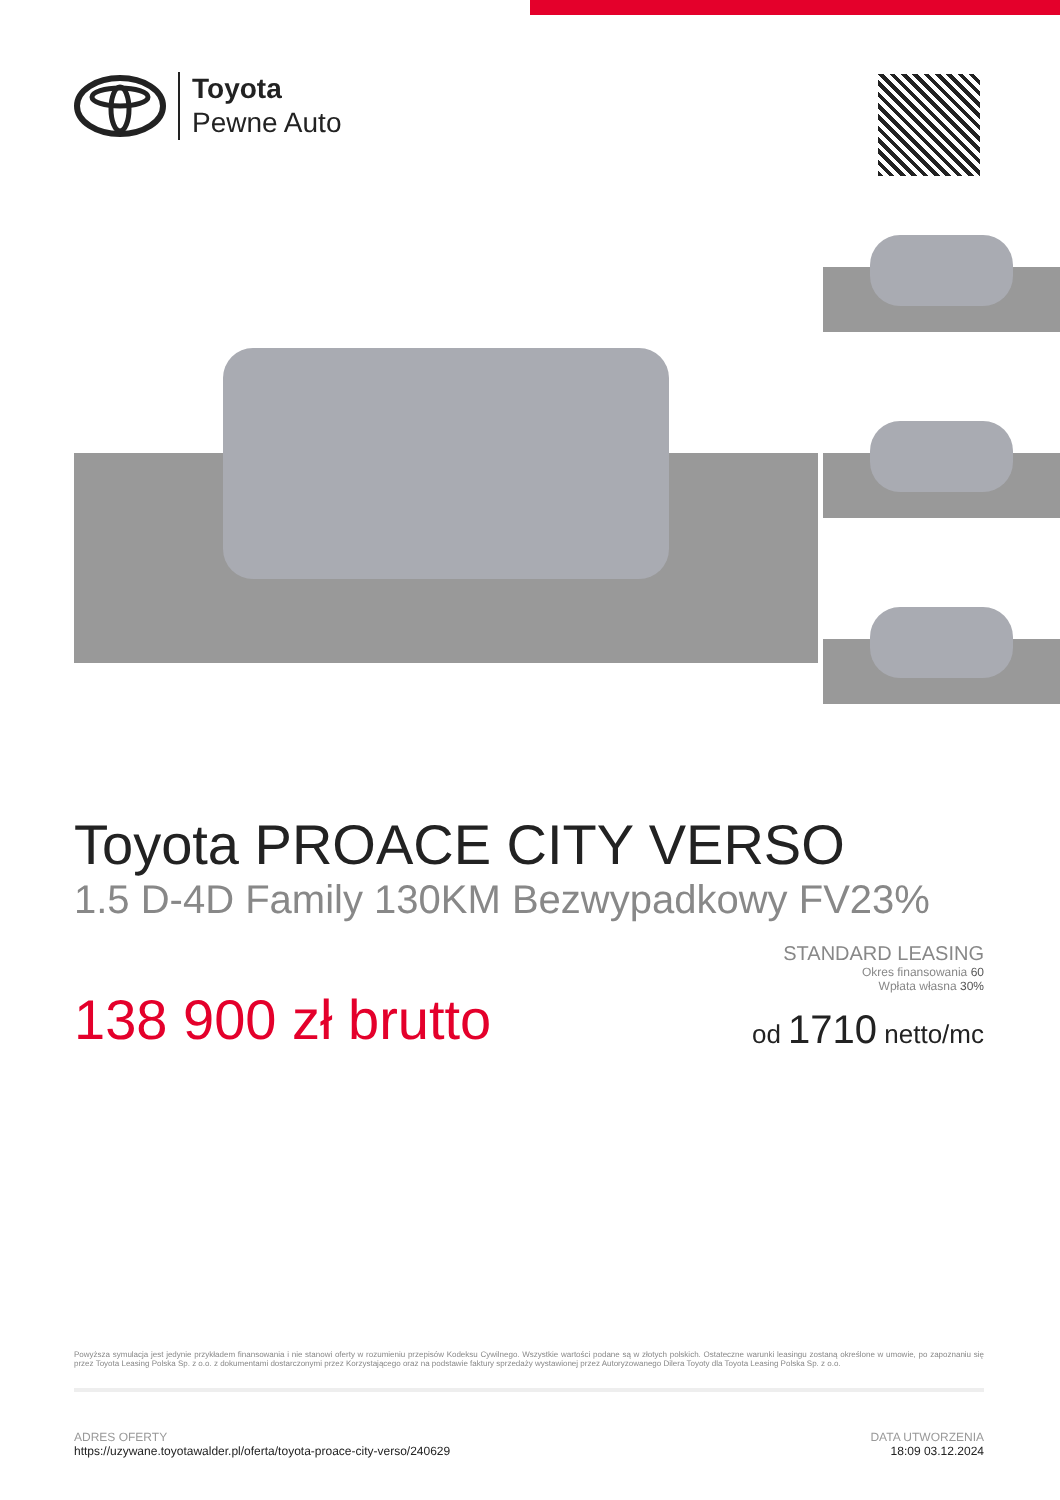Toyota
Pewne Auto
Toyota PROACE CITY VERSO
1.5 D-4D Family 130KM Bezwypadkowy FV23%
138 900 zł brutto
STANDARD LEASING
Okres finansowania 60
Wpłata własna 30%
od 1710 netto/mc
Powyższa symulacja jest jedynie przykładem finansowania i nie stanowi oferty w rozumieniu przepisów Kodeksu Cywilnego. Wszystkie wartości podane są w złotych polskich. Ostateczne warunki leasingu zostaną określone w umowie, po zapoznaniu się przez Toyota Leasing Polska Sp. z o.o. z dokumentami dostarczonymi przez Korzystającego oraz na podstawie faktury sprzedaży wystawionej przez Autoryzowanego Dilera Toyoty dla Toyota Leasing Polska Sp. z o.o.
ADRES OFERTY
https://uzywane.toyotawalder.pl/oferta/toyota-proace-city-verso/240629
DATA UTWORZENIA
18:09 03.12.2024